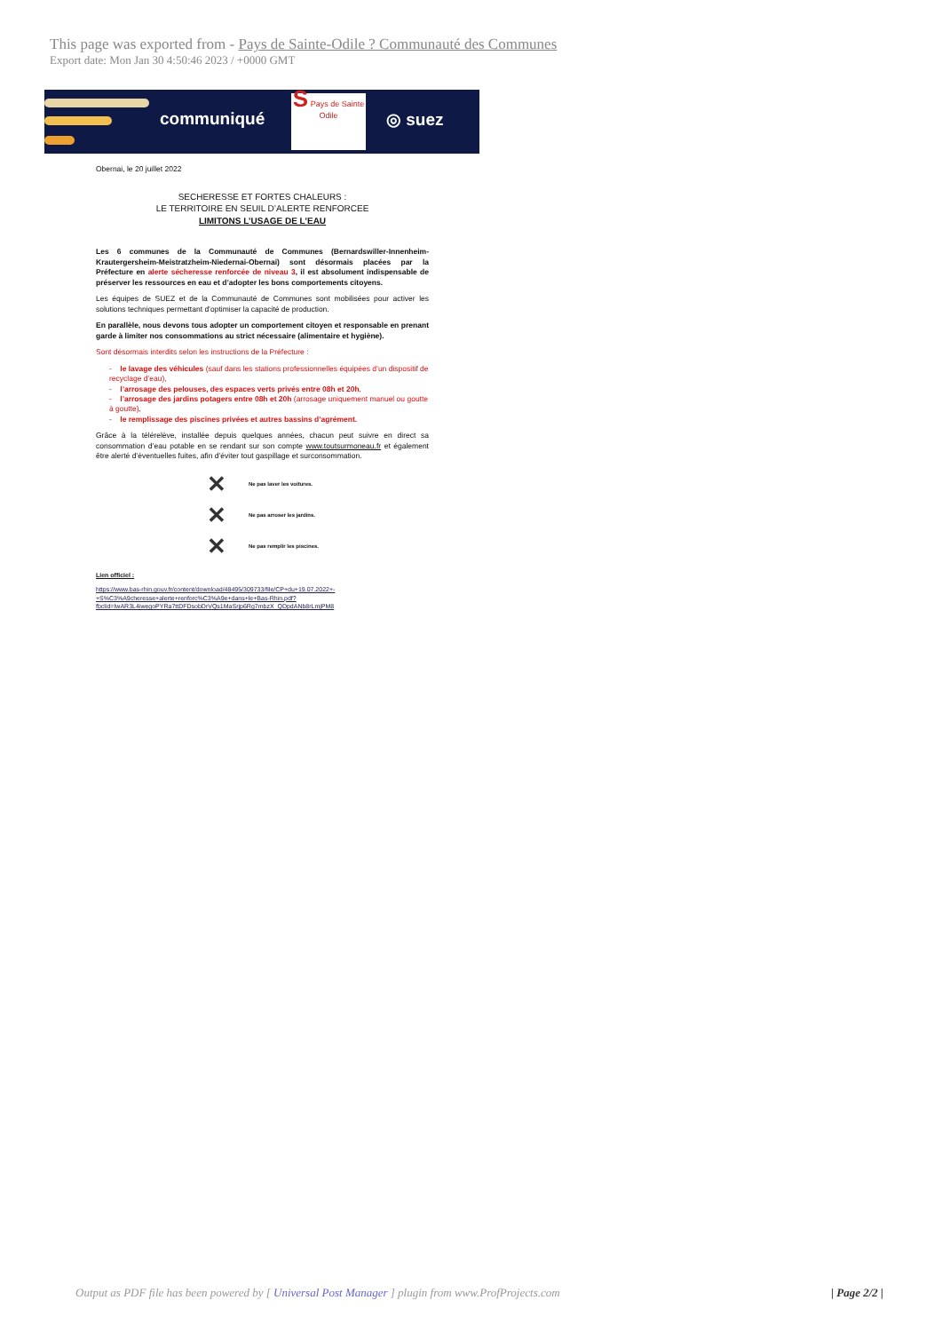This page was exported from - Pays de Sainte-Odile ? Communauté des Communes
Export date: Mon Jan 30 4:50:46 2023 / +0000 GMT
communiqué
S Pays de Sainte Odile
◎ suez
Obernai, le 20 juillet 2022
SECHERESSE ET FORTES CHALEURS :
LE TERRITOIRE EN SEUIL D’ALERTE RENFORCEE
LIMITONS L’USAGE DE L’EAU
Les 6 communes de la Communauté de Communes (Bernardswiller-Innenheim-Krautergersheim-Meistratzheim-Niedernai-Obernai) sont désormais placées par la Préfecture en alerte sécheresse renforcée de niveau 3, il est absolument indispensable de préserver les ressources en eau et d’adopter les bons comportements citoyens.
Les équipes de SUEZ et de la Communauté de Communes sont mobilisées pour activer les solutions techniques permettant d’optimiser la capacité de production.
En parallèle, nous devons tous adopter un comportement citoyen et responsable en prenant garde à limiter nos consommations au strict nécessaire (alimentaire et hygiène).
Sont désormais interdits selon les instructions de la Préfecture :
- le lavage des véhicules (sauf dans les stations professionnelles équipées d’un dispositif de recyclage d’eau),
- l’arrosage des pelouses, des espaces verts privés entre 08h et 20h,
- l’arrosage des jardins potagers entre 08h et 20h (arrosage uniquement manuel ou goutte à goutte),
- le remplissage des piscines privées et autres bassins d’agrément.
Grâce à la télérelève, installée depuis quelques années, chacun peut suivre en direct sa consommation d’eau potable en se rendant sur son compte www.toutsurmoneau.fr et également être alerté d’éventuelles fuites, afin d’éviter tout gaspillage et surconsommation.
✕ Ne pas laver les voitures.
✕ Ne pas arroser les jardins.
✕ Ne pas remplir les piscines.
Lien officiel :
https://www.bas-rhin.gouv.fr/content/download/48495/309733/file/CP+du+19.07.2022+-+S%C3%A9cheresse+alerte+renforc%C3%A9e+dans+le+Bas-Rhin.pdf?fbclid=IwAR3L4iwegoPYRa7ttDFDsobDrVQs1MaSrjp6Rg7mbzX_QDpdANb8rLmjPM8
Output as PDF file has been powered by [ Universal Post Manager ] plugin from www.ProfProjects.com | Page 2/2 |